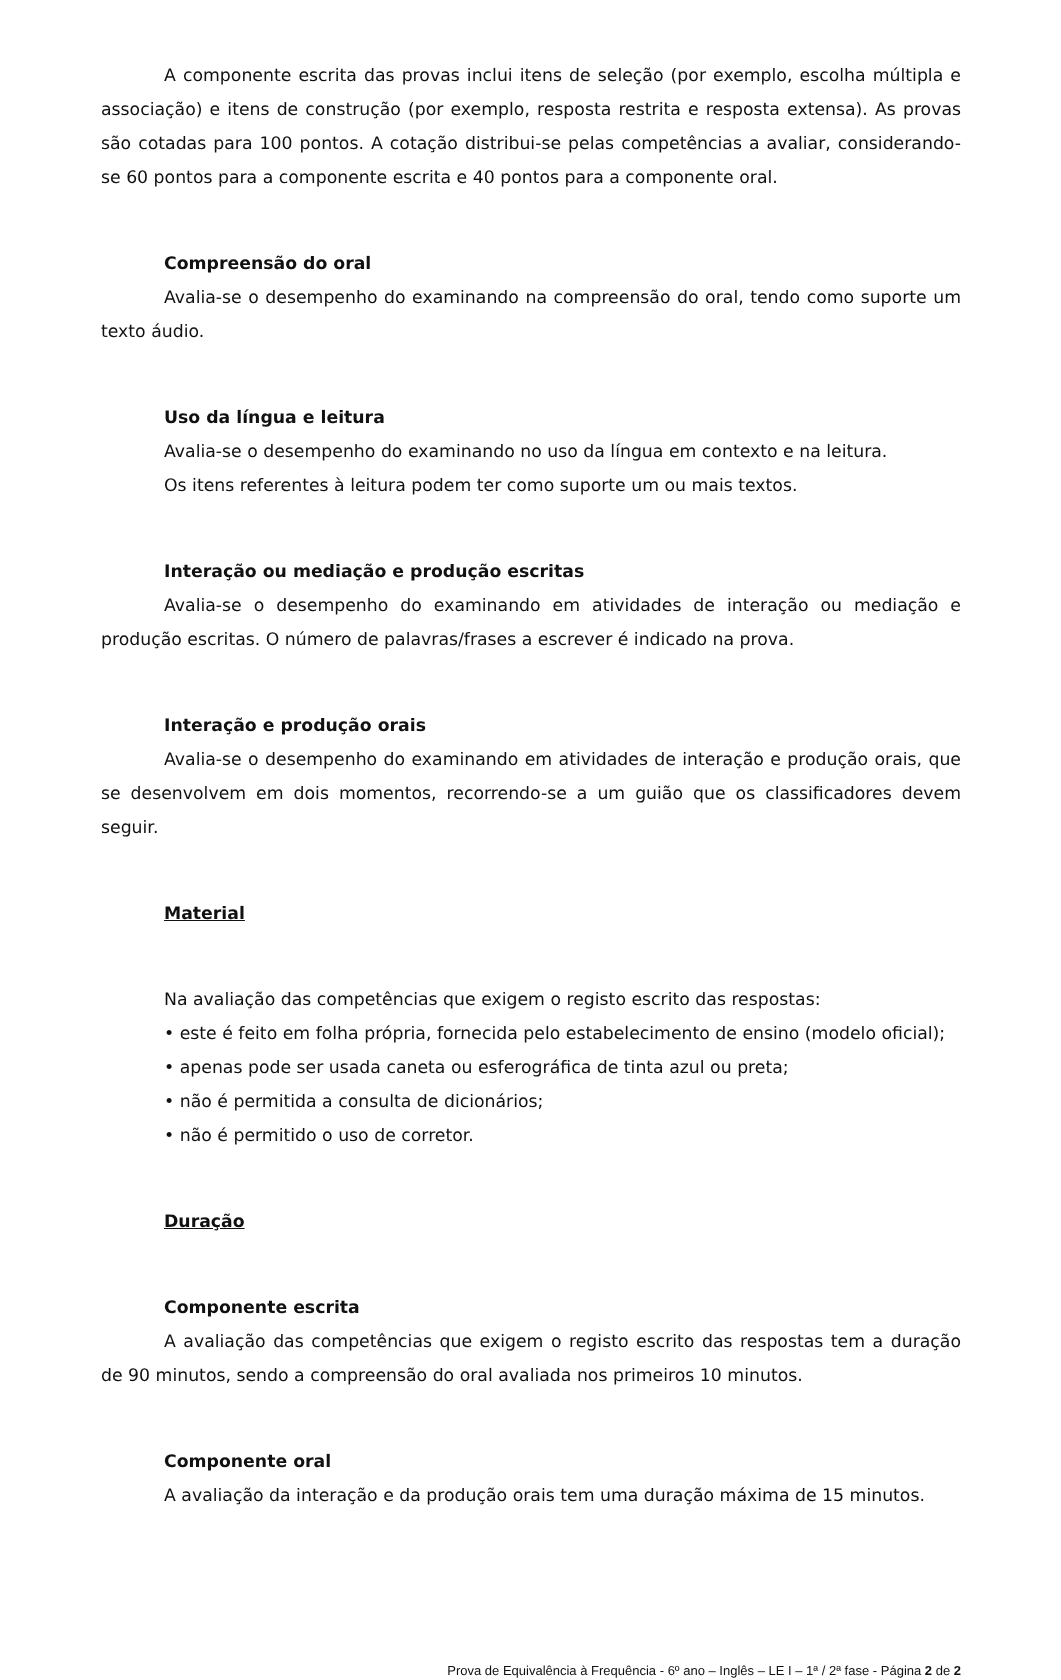A componente escrita das provas inclui itens de seleção (por exemplo, escolha múltipla e associação) e itens de construção (por exemplo, resposta restrita e resposta extensa). As provas são cotadas para 100 pontos. A cotação distribui-se pelas competências a avaliar, considerando-se 60 pontos para a componente escrita e 40 pontos para a componente oral.
Compreensão do oral
Avalia-se o desempenho do examinando na compreensão do oral, tendo como suporte um texto áudio.
Uso da língua e leitura
Avalia-se o desempenho do examinando no uso da língua em contexto e na leitura.
Os itens referentes à leitura podem ter como suporte um ou mais textos.
Interação ou mediação e produção escritas
Avalia-se o desempenho do examinando em atividades de interação ou mediação e produção escritas. O número de palavras/frases a escrever é indicado na prova.
Interação e produção orais
Avalia-se o desempenho do examinando em atividades de interação e produção orais, que se desenvolvem em dois momentos, recorrendo-se a um guião que os classificadores devem seguir.
Material
Na avaliação das competências que exigem o registo escrito das respostas:
• este é feito em folha própria, fornecida pelo estabelecimento de ensino (modelo oficial);
• apenas pode ser usada caneta ou esferográfica de tinta azul ou preta;
• não é permitida a consulta de dicionários;
• não é permitido o uso de corretor.
Duração
Componente escrita
A avaliação das competências que exigem o registo escrito das respostas tem a duração de 90 minutos, sendo a compreensão do oral avaliada nos primeiros 10 minutos.
Componente oral
A avaliação da interação e da produção orais tem uma duração máxima de 15 minutos.
Prova de Equivalência à Frequência - 6º ano – Inglês – LE I – 1ª / 2ª fase - Página 2 de 2